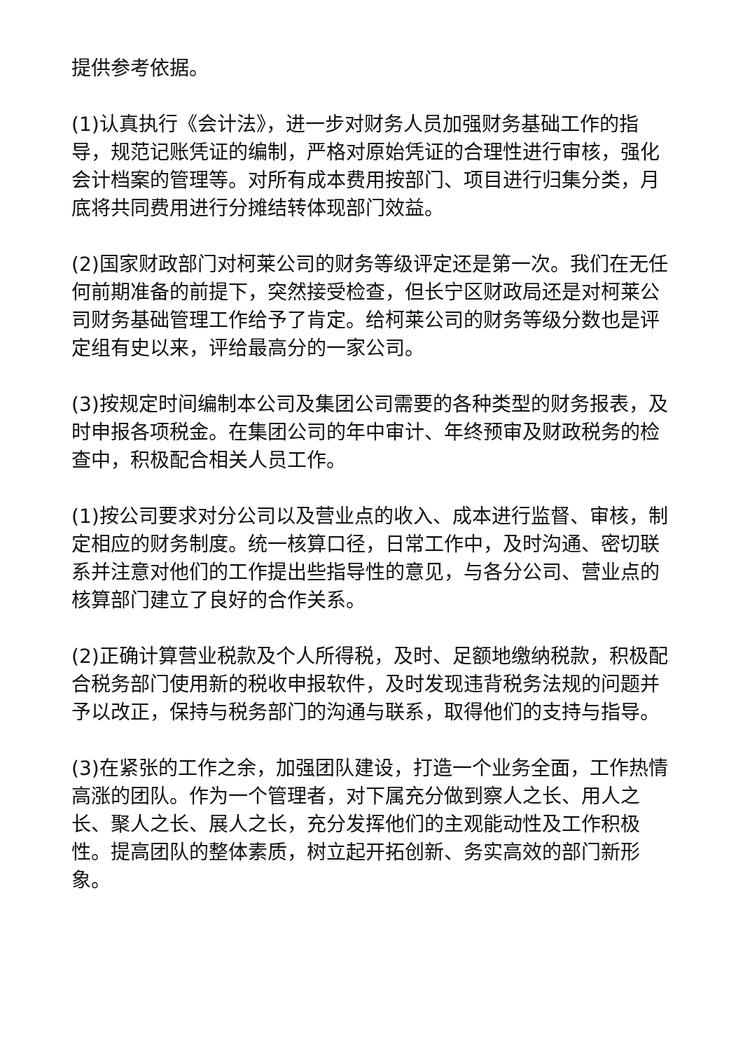提供参考依据。
(1)认真执行《会计法》，进一步对财务人员加强财务基础工作的指导，规范记账凭证的编制，严格对原始凭证的合理性进行审核，强化会计档案的管理等。对所有成本费用按部门、项目进行归集分类，月底将共同费用进行分摊结转体现部门效益。
(2)国家财政部门对柯莱公司的财务等级评定还是第一次。我们在无任何前期准备的前提下，突然接受检查，但长宁区财政局还是对柯莱公司财务基础管理工作给予了肯定。给柯莱公司的财务等级分数也是评定组有史以来，评给最高分的一家公司。
(3)按规定时间编制本公司及集团公司需要的各种类型的财务报表，及时申报各项税金。在集团公司的年中审计、年终预审及财政税务的检查中，积极配合相关人员工作。
(1)按公司要求对分公司以及营业点的收入、成本进行监督、审核，制定相应的财务制度。统一核算口径，日常工作中，及时沟通、密切联系并注意对他们的工作提出些指导性的意见，与各分公司、营业点的核算部门建立了良好的合作关系。
(2)正确计算营业税款及个人所得税，及时、足额地缴纳税款，积极配合税务部门使用新的税收申报软件，及时发现违背税务法规的问题并予以改正，保持与税务部门的沟通与联系，取得他们的支持与指导。
(3)在紧张的工作之余，加强团队建设，打造一个业务全面，工作热情高涨的团队。作为一个管理者，对下属充分做到察人之长、用人之长、聚人之长、展人之长，充分发挥他们的主观能动性及工作积极性。提高团队的整体素质，树立起开拓创新、务实高效的部门新形象。